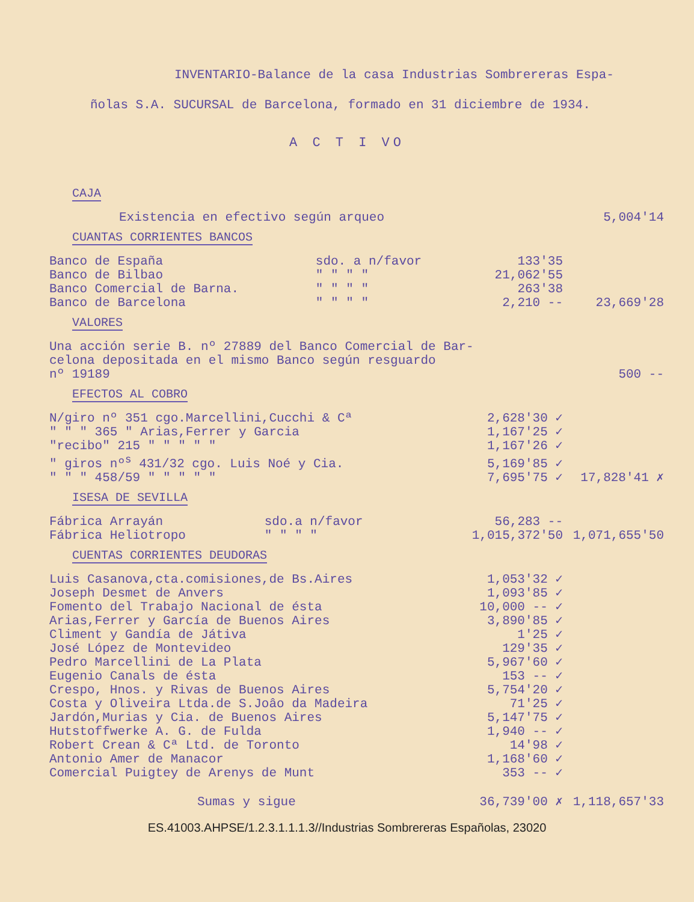INVENTARIO-Balance de la casa Industrias Sombrereras Espa-
ñolas S.A. SUCURSAL de Barcelona, formado en 31 diciembre de 1934.
A C T I VO
CAJA
| Existencia en efectivo según arqueo | 5,004'14 |
CUANTAS CORRIENTES BANCOS
| Banco de España | sdo. a n/favor | 133'35 | |
| Banco de Bilbao | " " " " | 21,062'55 | |
| Banco Comercial de Barna. | " " " " | 263'38 | |
| Banco de Barcelona | " " " " | 2,210 -- | 23,669'28 |
VALORES
| Una acción serie B. nº 27889 del Banco Comercial de Bar- celona depositada en el mismo Banco según resguardo nº 19189 | 500 -- |
EFECTOS AL COBRO
| N/giro nº 351 cgo.Marcellini,Cucchi & Cª | 2,628'30 ✓ | |
| " " " 365 " Arias,Ferrer y Garcia | 1,167'25 ✓ | |
| "recibo" 215 " " " " " | 1,167'26 ✓ | |
| " giros nº<sup>s</sup> 431/32 cgo. Luis Noé y Cia. | 5,169'85 ✓ | |
| " " " 458/59 " " " " " | 7,695'75 ✓ | 17,828'41 ✗ |
ISESA DE SEVILLA
| Fábrica Arrayán | sdo.a n/favor | 56,283 -- | |
| Fábrica Heliotropo | " " " " | 1,015,372'50 | 1,071,655'50 |
CUENTAS CORRIENTES DEUDORAS
| Luis Casanova,cta.comisiones,de Bs.Aires | 1,053'32 ✓ | |
| Joseph Desmet de Anvers | 1,093'85 ✓ | |
| Fomento del Trabajo Nacional de ésta | 10,000 -- ✓ | |
| Arias,Ferrer y García de Buenos Aires | 3,890'85 ✓ | |
| Climent y Gandía de Játiva | 1'25 ✓ | |
| José López de Montevideo | 129'35 ✓ | |
| Pedro Marcellini de La Plata | 5,967'60 ✓ | |
| Eugenio Canals de ésta | 153 -- ✓ | |
| Crespo, Hnos. y Rivas de Buenos Aires | 5,754'20 ✓ | |
| Costa y Oliveira Ltda.de S.Joâo da Madeira | 71'25 ✓ | |
| Jardón,Murias y Cia. de Buenos Aires | 5,147'75 ✓ | |
| Hutstoffwerke A. G. de Fulda | 1,940 -- ✓ | |
| Robert Crean & Cª Ltd. de Toronto | 14'98 ✓ | |
| Antonio Amer de Manacor | 1,168'60 ✓ | |
| Comercial Puigtey de Arenys de Munt | 353 -- ✓ | |
| Sumas y sigue | 36,739'00 ✗ | 1,118,657'33 |
ES.41003.AHPSE/1.2.3.1.1.1.3//Industrias Sombrereras Españolas, 23020